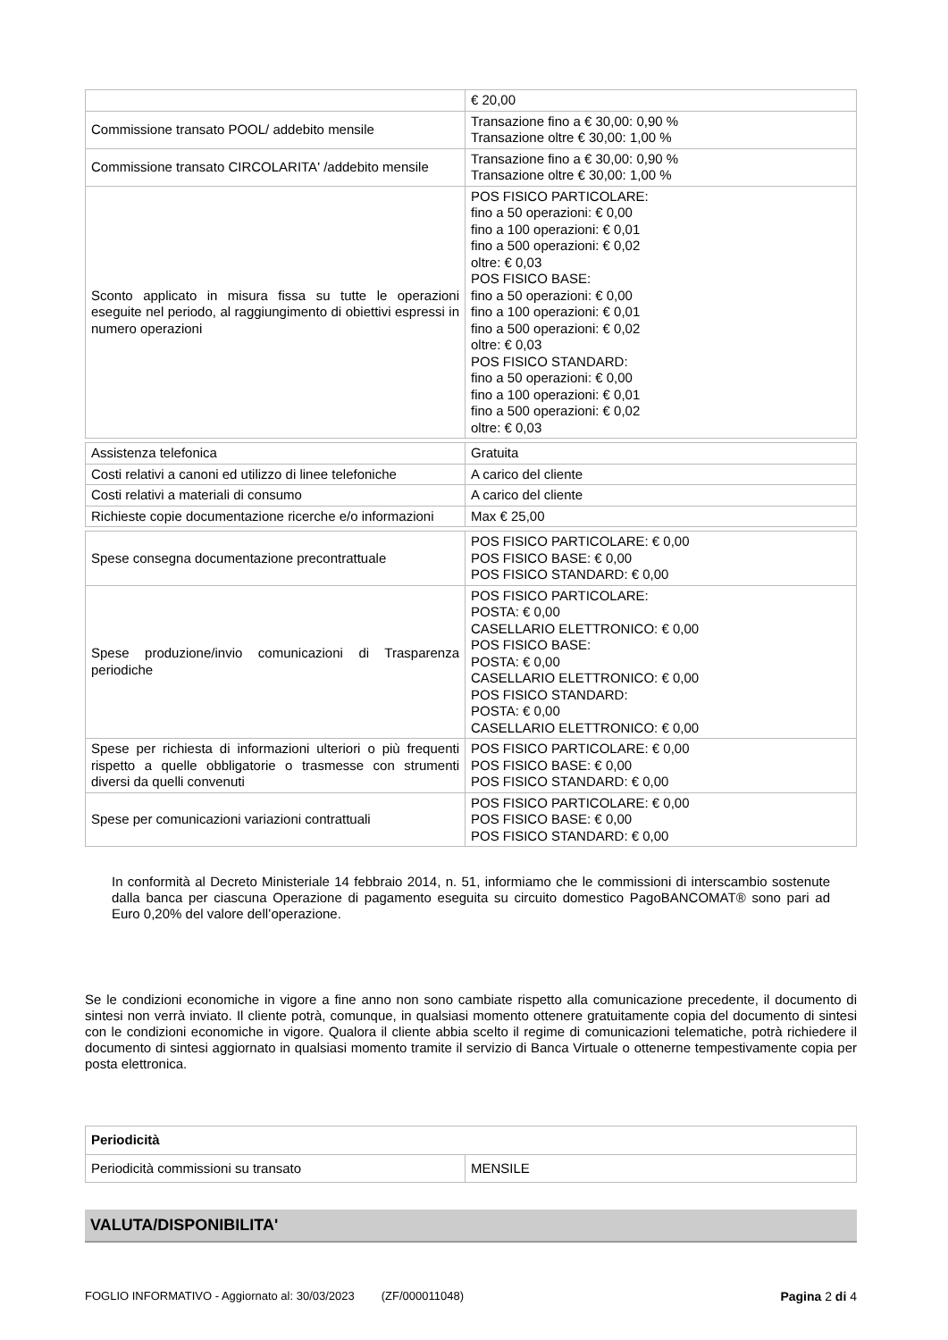| | € 20,00 |
| Commissione transato POOL/ addebito mensile | Transazione fino a € 30,00: 0,90 % Transazione oltre € 30,00: 1,00 % |
| Commissione transato CIRCOLARITA' /addebito mensile | Transazione fino a € 30,00: 0,90 % Transazione oltre € 30,00: 1,00 % |
| Sconto applicato in misura fissa su tutte le operazioni eseguite nel periodo, al raggiungimento di obiettivi espressi in numero operazioni | POS FISICO PARTICOLARE: fino a 50 operazioni: € 0,00 fino a 100 operazioni: € 0,01 fino a 500 operazioni: € 0,02 oltre: € 0,03 POS FISICO BASE: fino a 50 operazioni: € 0,00 fino a 100 operazioni: € 0,01 fino a 500 operazioni: € 0,02 oltre: € 0,03 POS FISICO STANDARD: fino a 50 operazioni: € 0,00 fino a 100 operazioni: € 0,01 fino a 500 operazioni: € 0,02 oltre: € 0,03 |
| Assistenza telefonica | Gratuita |
| Costi relativi a canoni ed utilizzo di linee telefoniche | A carico del cliente |
| Costi relativi a materiali di consumo | A carico del cliente |
| Richieste copie documentazione ricerche e/o informazioni | Max € 25,00 |
| Spese consegna documentazione precontrattuale | POS FISICO PARTICOLARE: € 0,00 POS FISICO BASE: € 0,00 POS FISICO STANDARD: € 0,00 |
| Spese produzione/invio comunicazioni di Trasparenza periodiche | POS FISICO PARTICOLARE: POSTA: € 0,00 CASELLARIO ELETTRONICO: € 0,00 POS FISICO BASE: POSTA: € 0,00 CASELLARIO ELETTRONICO: € 0,00 POS FISICO STANDARD: POSTA: € 0,00 CASELLARIO ELETTRONICO: € 0,00 |
| Spese per richiesta di informazioni ulteriori o più frequenti rispetto a quelle obbligatorie o trasmesse con strumenti diversi da quelli convenuti | POS FISICO PARTICOLARE: € 0,00 POS FISICO BASE: € 0,00 POS FISICO STANDARD: € 0,00 |
| Spese per comunicazioni variazioni contrattuali | POS FISICO PARTICOLARE: € 0,00 POS FISICO BASE: € 0,00 POS FISICO STANDARD: € 0,00 |
In conformità al Decreto Ministeriale 14 febbraio 2014, n. 51, informiamo che le commissioni di interscambio sostenute dalla banca per ciascuna Operazione di pagamento eseguita su circuito domestico PagoBANCOMAT® sono pari ad Euro 0,20% del valore dell’operazione.
Se le condizioni economiche in vigore a fine anno non sono cambiate rispetto alla comunicazione precedente, il documento di sintesi non verrà inviato. Il cliente potrà, comunque, in qualsiasi momento ottenere gratuitamente copia del documento di sintesi con le condizioni economiche in vigore. Qualora il cliente abbia scelto il regime di comunicazioni telematiche, potrà richiedere il documento di sintesi aggiornato in qualsiasi momento tramite il servizio di Banca Virtuale o ottenerne tempestivamente copia per posta elettronica.
| Periodicità | |
| Periodicità commissioni su transato | MENSILE |
VALUTA/DISPONIBILITA'
FOGLIO INFORMATIVO - Aggiornato al: 30/03/2023 (ZF/000011048) Pagina 2 di 4